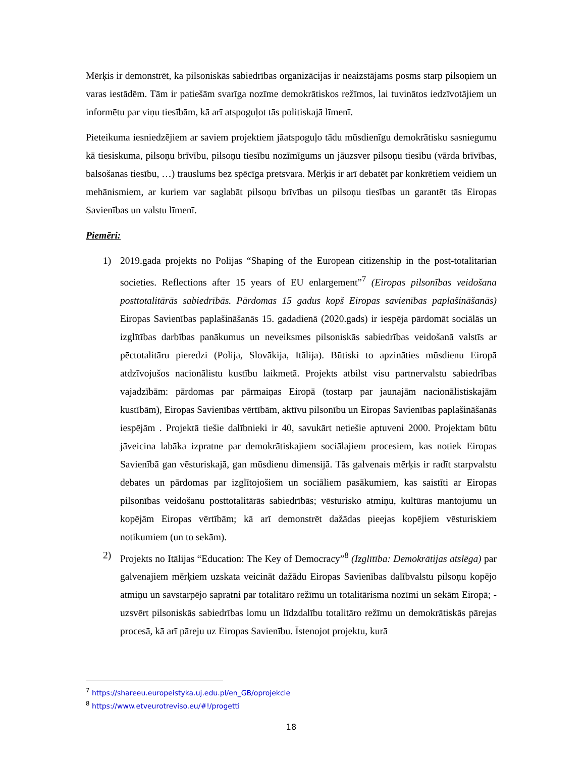Mērķis ir demonstrēt, ka pilsoniskās sabiedrības organizācijas ir neaizstājams posms starp pilsoņiem un varas iestādēm. Tām ir patiešām svarīga nozīme demokrātiskos režīmos, lai tuvinātos iedzīvotājiem un informētu par viņu tiesībām, kā arī atspoguļot tās politiskajā līmenī.
Pieteikuma iesniedzējiem ar saviem projektiem jāatspoguļo tādu mūsdienīgu demokrātisku sasniegumu kā tiesiskuma, pilsoņu brīvību, pilsoņu tiesību nozīmīgums un jāuzsver pilsoņu tiesību (vārda brīvības, balsošanas tiesību, …) trauslums bez spēcīga pretsvara. Mērķis ir arī debatēt par konkrētiem veidiem un mehānismiem, ar kuriem var saglabāt pilsoņu brīvības un pilsoņu tiesības un garantēt tās Eiropas Savienības un valstu līmenī.
Piemēri:
1) 2019.gada projekts no Polijas “Shaping of the European citizenship in the post-totalitarian societies. Reflections after 15 years of EU enlargement”<sup>7</sup> (Eiropas pilsonības veidošana posttotalitārās sabiedrībās. Pārdomas 15 gadus kopš Eiropas savienības paplašināšanās) Eiropas Savienības paplašināšanās 15. gadadienā (2020.gads) ir iespēja pārdomāt sociālās un izglītības darbības panākumus un neveiksmes pilsoniskās sabiedrības veidošanā valstīs ar pēctotalitāru pieredzi (Polija, Slovākija, Itālija). Būtiski to apzināties mūsdienu Eiropā atdzīvojušos nacionālistu kustību laikmetā. Projekts atbilst visu partnervalstu sabiedrības vajadzībām: pārdomas par pārmaiņas Eiropā (tostarp par jaunajām nacionālistiskajām kustībām), Eiropas Savienības vērtībām, aktīvu pilsonību un Eiropas Savienības paplašināšanās iespējām . Projektā tiešie dalībnieki ir 40, savukārt netiešie aptuveni 2000. Projektam būtu jāveicina labāka izpratne par demokrātiskajiem sociālajiem procesiem, kas notiek Eiropas Savienībā gan vēsturiskajā, gan mūsdienu dimensijā. Tās galvenais mērķis ir radīt starpvalstu debates un pārdomas par izglītojošiem un sociāliem pasākumiem, kas saistīti ar Eiropas pilsonības veidošanu posttotalitārās sabiedrībās; vēsturisko atmiņu, kultūras mantojumu un kopējām Eiropas vērtībām; kā arī demonstrēt dažādas pieejas kopējiem vēsturiskiem notikumiem (un to sekām).
2) Projekts no Itālijas “Education: The Key of Democracy”<sup>8</sup> (Izglītība: Demokrātijas atslēga) par galvenajiem mērķiem uzskata veicināt dažādu Eiropas Savienības dalībvalstu pilsoņu kopējo atmiņu un savstarpējo sapratni par totalitāro režīmu un totalitārisma nozīmi un sekām Eiropā; - uzsvērt pilsoniskās sabiedrības lomu un līdzdalību totalitāro režīmu un demokrātiskās pārejas procesā, kā arī pāreju uz Eiropas Savienību. Īstenojot projektu, kurā
<sup>7</sup> https://shareeu.europeistyka.uj.edu.pl/en_GB/oprojekcie
<sup>8</sup> https://www.etveurotreviso.eu/#!/progetti
18